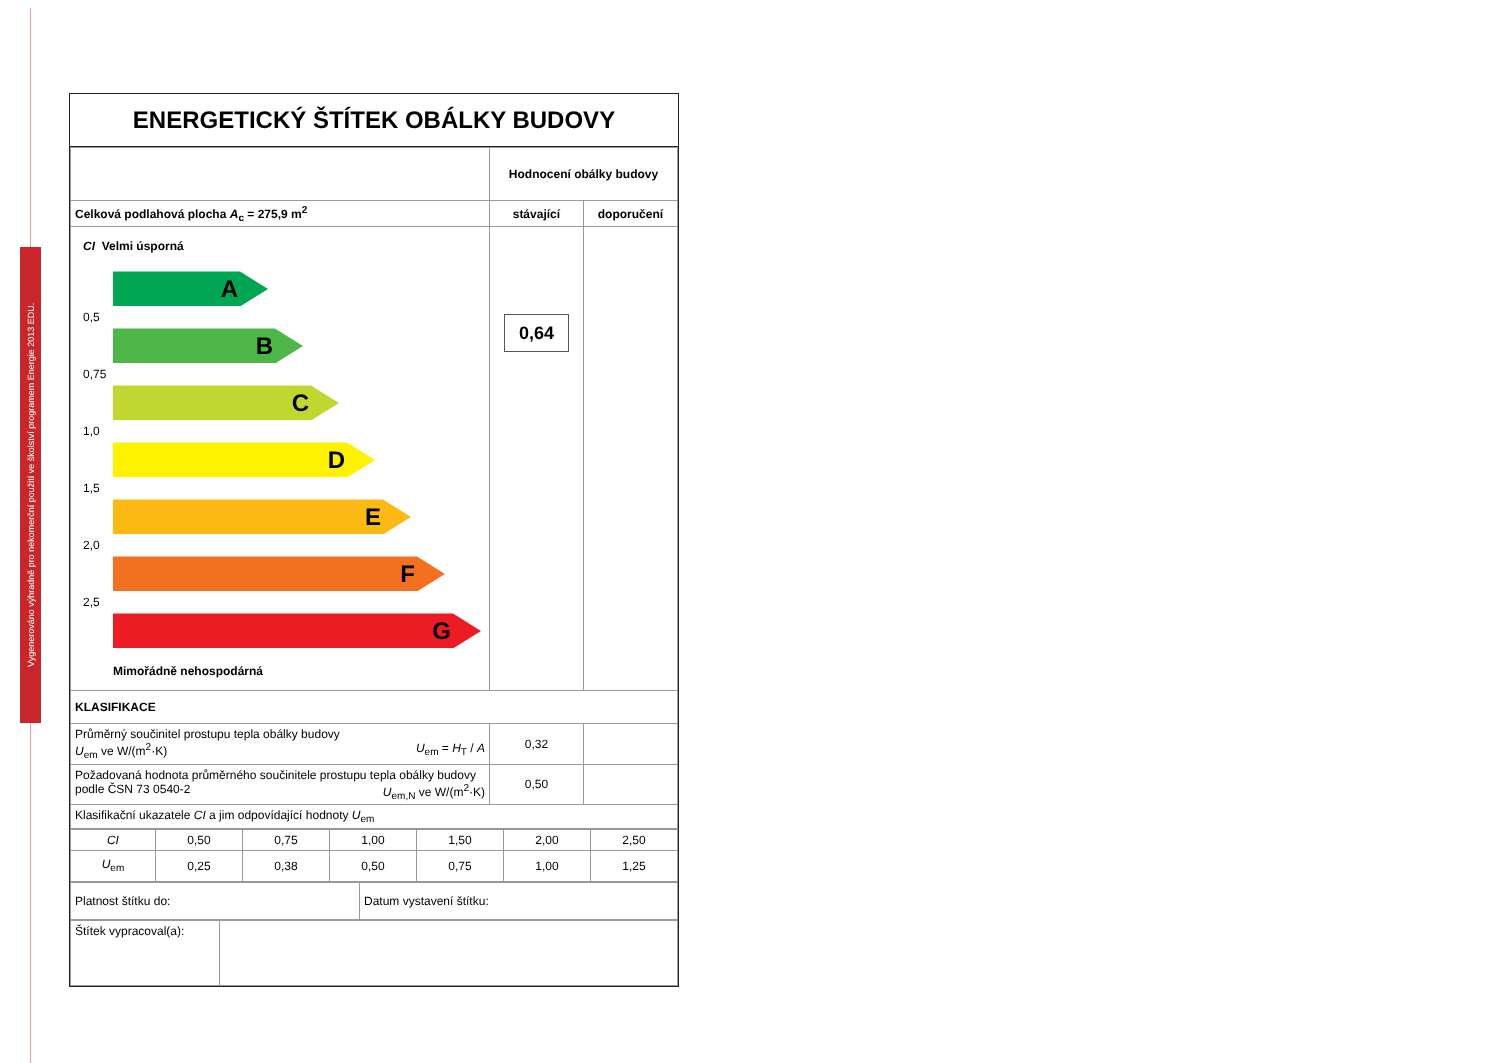Vygenerováno výhradně pro nekomerční použití ve školství programem Energie 2013 EDU.
ENERGETICKÝ ŠTÍTEK OBÁLKY BUDOVY
| | Hodnocení obálky budovy | |
| Celková podlahová plocha A<sub>c</sub> = 275,9 m<sup>2</sup> | stávající | doporučení |
| CI Velmi úsporná A 0,5 B 0,75 C 1,0 D 1,5 E 2,0 F 2,5 G Mimořádně nehospodárná | 0,64 | |
| KLASIFIKACE | | |
| Průměrný součinitel prostupu tepla obálky budovy U<sub>em</sub> ve W/(m<sup>2</sup>·K) U<sub>em</sub> = H<sub>T</sub> / A | 0,32 | |
| Požadovaná hodnota průměrného součinitele prostupu tepla obálky budovy podle ČSN 73 0540-2 U<sub>em,N</sub> ve W/(m<sup>2</sup>·K) | 0,50 | |
| Klasifikační ukazatele CI a jim odpovídající hodnoty U<sub>em</sub> | | |
| CI | 0,50 | 0,75 | 1,00 | 1,50 | 2,00 | 2,50 |
| U<sub>em</sub> | 0,25 | 0,38 | 0,50 | 0,75 | 1,00 | 1,25 |
| Platnost štítku do: | Datum vystavení štítku: |
| Štítek vypracoval(a): | |